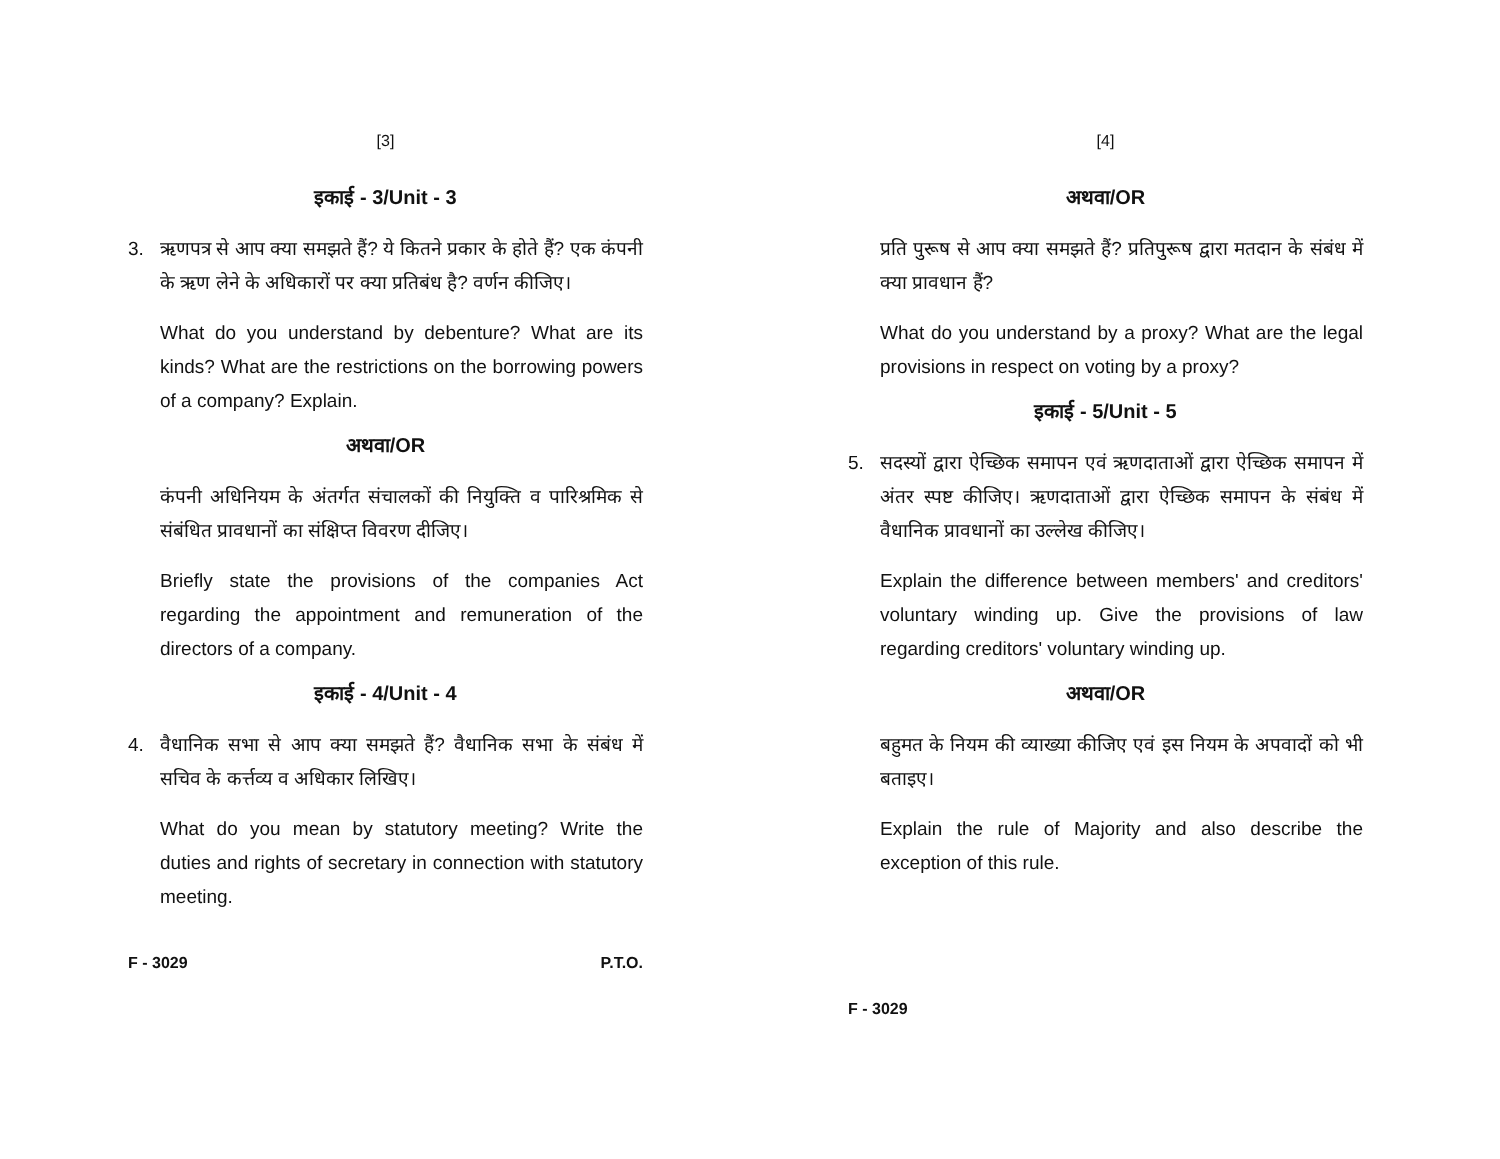[3]
इकाई - 3/Unit - 3
3. ऋणपत्र से आप क्या समझते हैं? ये कितने प्रकार के होते हैं? एक कंपनी के ऋण लेने के अधिकारों पर क्या प्रतिबंध है? वर्णन कीजिए।
What do you understand by debenture? What are its kinds? What are the restrictions on the borrowing powers of a company? Explain.
अथवा/OR
कंपनी अधिनियम के अंतर्गत संचालकों की नियुक्ति व पारिश्रमिक से संबंधित प्रावधानों का संक्षिप्त विवरण दीजिए।
Briefly state the provisions of the companies Act regarding the appointment and remuneration of the directors of a company.
इकाई - 4/Unit - 4
4. वैधानिक सभा से आप क्या समझते हैं? वैधानिक सभा के संबंध में सचिव के कर्त्तव्य व अधिकार लिखिए।
What do you mean by statutory meeting? Write the duties and rights of secretary in connection with statutory meeting.
F - 3029 P.T.O.
[4]
अथवा/OR
प्रति पुरूष से आप क्या समझते हैं? प्रतिपुरूष द्वारा मतदान के संबंध में क्या प्रावधान हैं?
What do you understand by a proxy? What are the legal provisions in respect on voting by a proxy?
इकाई - 5/Unit - 5
5. सदस्यों द्वारा ऐच्छिक समापन एवं ऋणदाताओं द्वारा ऐच्छिक समापन में अंतर स्पष्ट कीजिए। ऋणदाताओं द्वारा ऐच्छिक समापन के संबंध में वैधानिक प्रावधानों का उल्लेख कीजिए।
Explain the difference between members' and creditors' voluntary winding up. Give the provisions of law regarding creditors' voluntary winding up.
अथवा/OR
बहुमत के नियम की व्याख्या कीजिए एवं इस नियम के अपवादों को भी बताइए।
Explain the rule of Majority and also describe the exception of this rule.
F - 3029